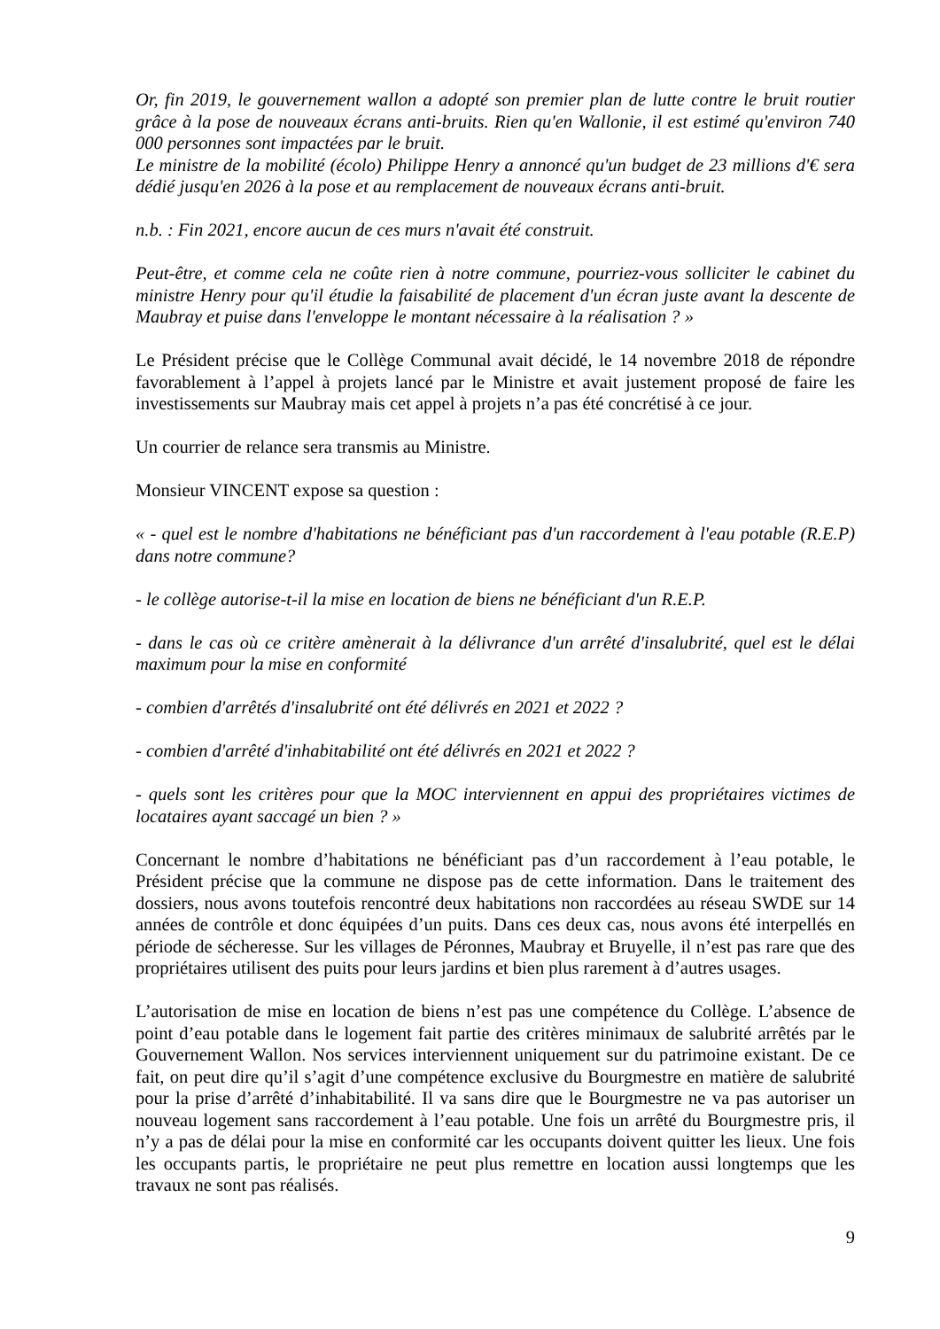Or, fin 2019, le gouvernement wallon a adopté son premier plan de lutte contre le bruit routier grâce à la pose de nouveaux écrans anti-bruits. Rien qu'en Wallonie, il est estimé qu'environ 740 000 personnes sont impactées par le bruit.
Le ministre de la mobilité (écolo) Philippe Henry a annoncé qu'un budget de 23 millions d'€ sera dédié jusqu'en 2026 à la pose et au remplacement de nouveaux écrans anti-bruit.
n.b. : Fin 2021, encore aucun de ces murs n'avait été construit.
Peut-être, et comme cela ne coûte rien à notre commune, pourriez-vous solliciter le cabinet du ministre Henry pour qu'il étudie la faisabilité de placement d'un écran juste avant la descente de Maubray et puise dans l'enveloppe le montant nécessaire à la réalisation ? »
Le Président précise que le Collège Communal avait décidé, le 14 novembre 2018 de répondre favorablement à l’appel à projets lancé par le Ministre et avait justement proposé de faire les investissements sur Maubray mais cet appel à projets n’a pas été concrétisé à ce jour.
Un courrier de relance sera transmis au Ministre.
Monsieur VINCENT expose sa question :
« - quel est le nombre d'habitations ne bénéficiant pas d'un raccordement à l'eau potable (R.E.P) dans notre commune?
- le collège autorise-t-il la mise en location de biens ne bénéficiant d'un R.E.P.
- dans le cas où ce critère amènerait à la délivrance d'un arrêté d'insalubrité, quel est le délai maximum pour la mise en conformité
- combien d'arrêtés d'insalubrité ont été délivrés en 2021 et 2022 ?
- combien d'arrêté d'inhabitabilité ont été délivrés en 2021 et 2022 ?
- quels sont les critères pour que la MOC interviennent en appui des propriétaires victimes de locataires ayant saccagé un bien ? »
Concernant le nombre d’habitations ne bénéficiant pas d’un raccordement à l’eau potable, le Président précise que la commune ne dispose pas de cette information. Dans le traitement des dossiers, nous avons toutefois rencontré deux habitations non raccordées au réseau SWDE sur 14 années de contrôle et donc équipées d’un puits. Dans ces deux cas, nous avons été interpellés en période de sécheresse. Sur les villages de Péronnes, Maubray et Bruyelle, il n’est pas rare que des propriétaires utilisent des puits pour leurs jardins et bien plus rarement à d’autres usages.
L’autorisation de mise en location de biens n’est pas une compétence du Collège. L’absence de point d’eau potable dans le logement fait partie des critères minimaux de salubrité arrêtés par le Gouvernement Wallon. Nos services interviennent uniquement sur du patrimoine existant. De ce fait, on peut dire qu’il s’agit d’une compétence exclusive du Bourgmestre en matière de salubrité pour la prise d’arrêté d’inhabitabilité. Il va sans dire que le Bourgmestre ne va pas autoriser un nouveau logement sans raccordement à l’eau potable. Une fois un arrêté du Bourgmestre pris, il n’y a pas de délai pour la mise en conformité car les occupants doivent quitter les lieux. Une fois les occupants partis, le propriétaire ne peut plus remettre en location aussi longtemps que les travaux ne sont pas réalisés.
9